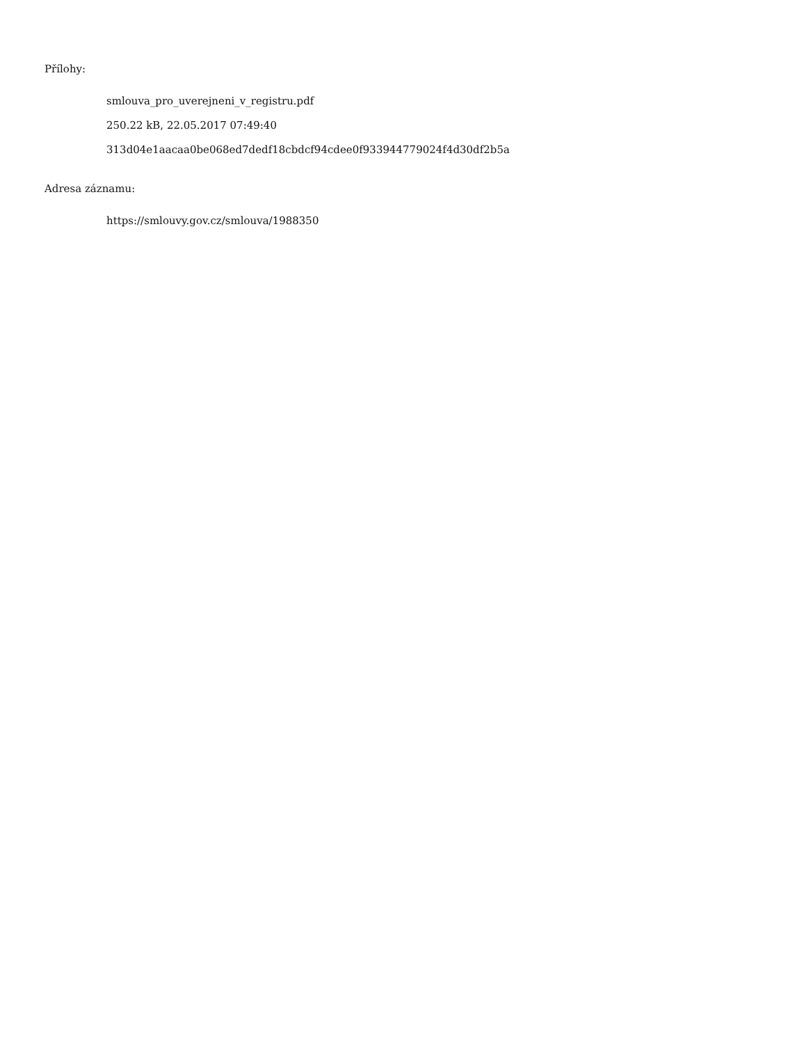Přílohy:
smlouva_pro_uverejneni_v_registru.pdf
250.22 kB, 22.05.2017 07:49:40
313d04e1aacaa0be068ed7dedf18cbdcf94cdee0f933944779024f4d30df2b5a
Adresa záznamu:
https://smlouvy.gov.cz/smlouva/1988350